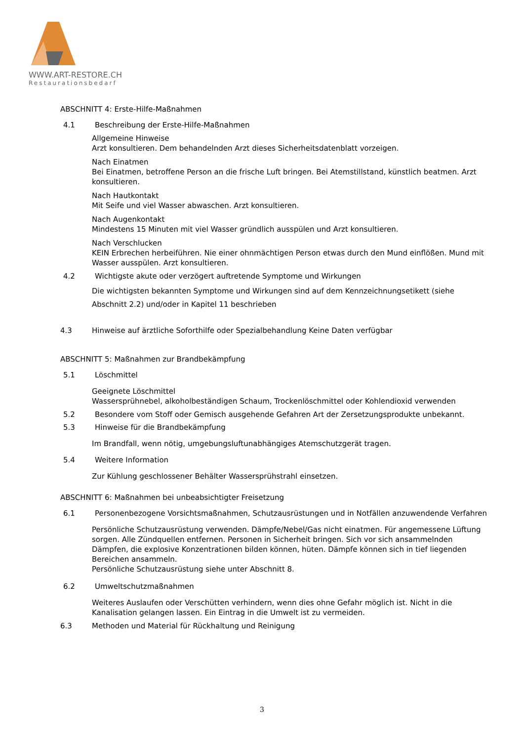WWW.ART-RESTORE.CH
Restaurationsbedarf
ABSCHNITT 4: Erste-Hilfe-Maßnahmen
4.1 Beschreibung der Erste-Hilfe-Maßnahmen
Allgemeine Hinweise
Arzt konsultieren. Dem behandelnden Arzt dieses Sicherheitsdatenblatt vorzeigen.
Nach Einatmen
Bei Einatmen, betroffene Person an die frische Luft bringen. Bei Atemstillstand, künstlich beatmen. Arzt konsultieren.
Nach Hautkontakt
Mit Seife und viel Wasser abwaschen. Arzt konsultieren.
Nach Augenkontakt
Mindestens 15 Minuten mit viel Wasser gründlich ausspülen und Arzt konsultieren.
Nach Verschlucken
KEIN Erbrechen herbeiführen. Nie einer ohnmächtigen Person etwas durch den Mund einflößen. Mund mit Wasser ausspülen. Arzt konsultieren.
4.2 Wichtigste akute oder verzögert auftretende Symptome und Wirkungen
Die wichtigsten bekannten Symptome und Wirkungen sind auf dem Kennzeichnungsetikett (siehe Abschnitt 2.2) und/oder in Kapitel 11 beschrieben
4.3 Hinweise auf ärztliche Soforthilfe oder Spezialbehandlung Keine Daten verfügbar
ABSCHNITT 5: Maßnahmen zur Brandbekämpfung
5.1 Löschmittel
Geeignete Löschmittel
Wassersprühnebel, alkoholbeständigen Schaum, Trockenlöschmittel oder Kohlendioxid verwenden
5.2 Besondere vom Stoff oder Gemisch ausgehende Gefahren Art der Zersetzungsprodukte unbekannt.
5.3 Hinweise für die Brandbekämpfung
Im Brandfall, wenn nötig, umgebungsluftunabhängiges Atemschutzgerät tragen.
5.4 Weitere Information
Zur Kühlung geschlossener Behälter Wassersprühstrahl einsetzen.
ABSCHNITT 6: Maßnahmen bei unbeabsichtigter Freisetzung
6.1 Personenbezogene Vorsichtsmaßnahmen, Schutzausrüstungen und in Notfällen anzuwendende Verfahren
Persönliche Schutzausrüstung verwenden. Dämpfe/Nebel/Gas nicht einatmen. Für angemessene Lüftung sorgen. Alle Zündquellen entfernen. Personen in Sicherheit bringen. Sich vor sich ansammelnden Dämpfen, die explosive Konzentrationen bilden können, hüten. Dämpfe können sich in tief liegenden Bereichen ansammeln.
Persönliche Schutzausrüstung siehe unter Abschnitt 8.
6.2 Umweltschutzmaßnahmen
Weiteres Auslaufen oder Verschütten verhindern, wenn dies ohne Gefahr möglich ist. Nicht in die Kanalisation gelangen lassen. Ein Eintrag in die Umwelt ist zu vermeiden.
6.3 Methoden und Material für Rückhaltung und Reinigung
3